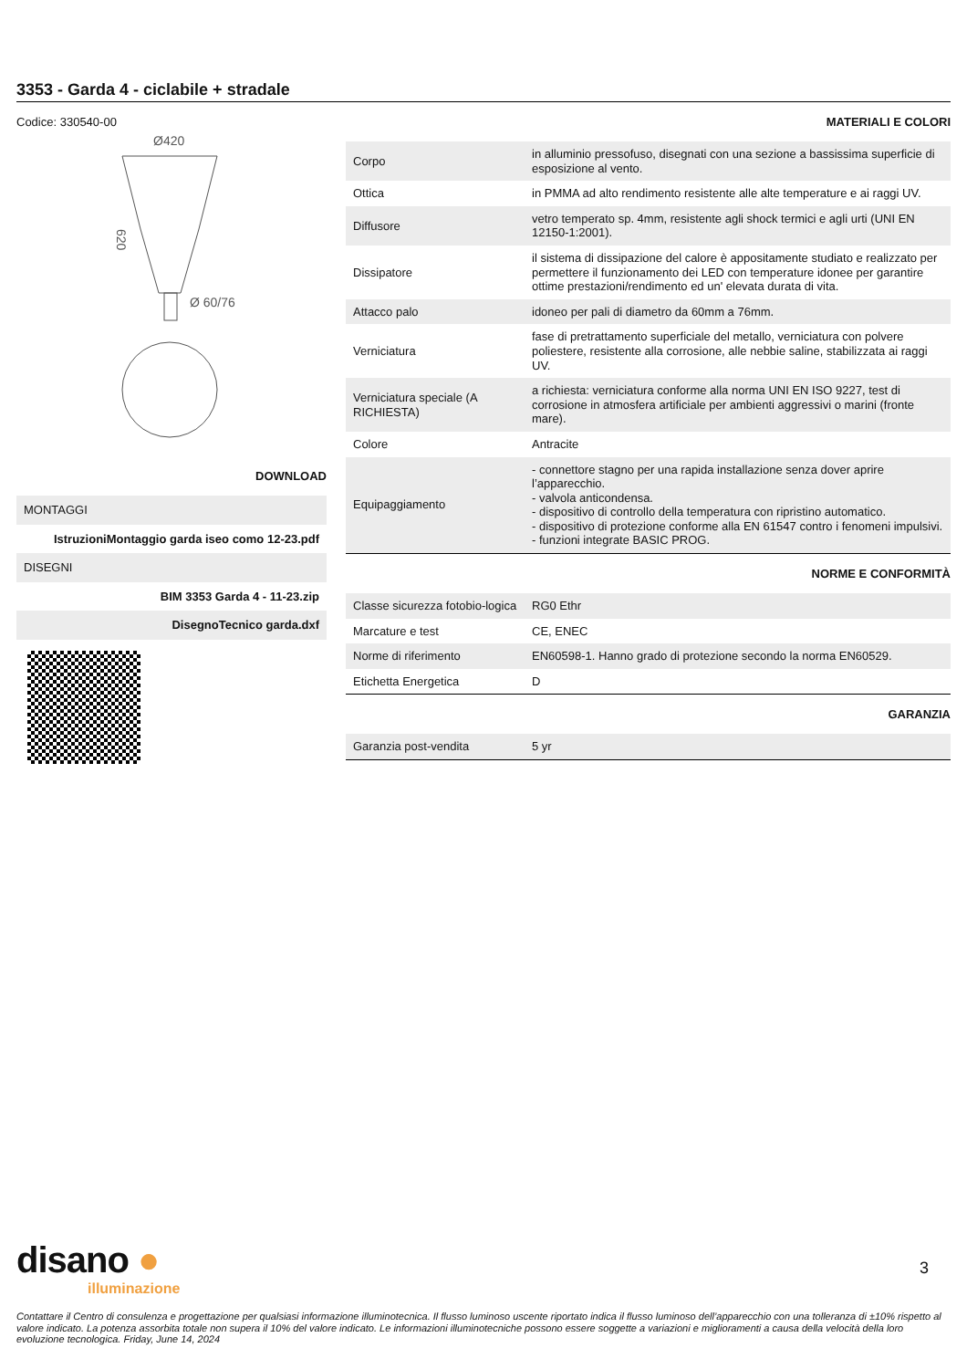3353 - Garda 4 - ciclabile + stradale
Codice: 330540-00
Ø420
Ø 60/76
620
DOWNLOAD
| MONTAGGI |
| IstruzioniMontaggio garda iseo como 12-23.pdf |
| DISEGNI |
| BIM 3353 Garda 4 - 11-23.zip |
| DisegnoTecnico garda.dxf |
MATERIALI E COLORI
| Corpo | in alluminio pressofuso, disegnati con una sezione a bassissima superficie di esposizione al vento. |
| Ottica | in PMMA ad alto rendimento resistente alle alte temperature e ai raggi UV. |
| Diffusore | vetro temperato sp. 4mm, resistente agli shock termici e agli urti (UNI EN 12150-1:2001). |
| Dissipatore | il sistema di dissipazione del calore è appositamente studiato e realizzato per permettere il funzionamento dei LED con temperature idonee per garantire ottime prestazioni/rendimento ed un' elevata durata di vita. |
| Attacco palo | idoneo per pali di diametro da 60mm a 76mm. |
| Verniciatura | fase di pretrattamento superficiale del metallo, verniciatura con polvere poliestere, resistente alla corrosione, alle nebbie saline, stabilizzata ai raggi UV. |
| Verniciatura speciale (A RICHIESTA) | a richiesta: verniciatura conforme alla norma UNI EN ISO 9227, test di corrosione in atmosfera artificiale per ambienti aggressivi o marini (fronte mare). |
| Colore | Antracite |
| Equipaggiamento | - connettore stagno per una rapida installazione senza dover aprire l’apparecchio. - valvola anticondensa. - dispositivo di controllo della temperatura con ripristino automatico. - dispositivo di protezione conforme alla EN 61547 contro i fenomeni impulsivi. - funzioni integrate BASIC PROG. |
NORME E CONFORMITÀ
| Classe sicurezza fotobio-logica | RG0 Ethr |
| Marcature e test | CE, ENEC |
| Norme di riferimento | EN60598-1. Hanno grado di protezione secondo la norma EN60529. |
| Etichetta Energetica | D |
GARANZIA
| Garanzia post-vendita | 5 yr |
disano ●
illuminazione
3
Contattare il Centro di consulenza e progettazione per qualsiasi informazione illuminotecnica. Il flusso luminoso uscente riportato indica il flusso luminoso dell’apparecchio con una tolleranza di ±10% rispetto al valore indicato. La potenza assorbita totale non supera il 10% del valore indicato. Le informazioni illuminotecniche possono essere soggette a variazioni e miglioramenti a causa della velocità della loro evoluzione tecnologica. Friday, June 14, 2024